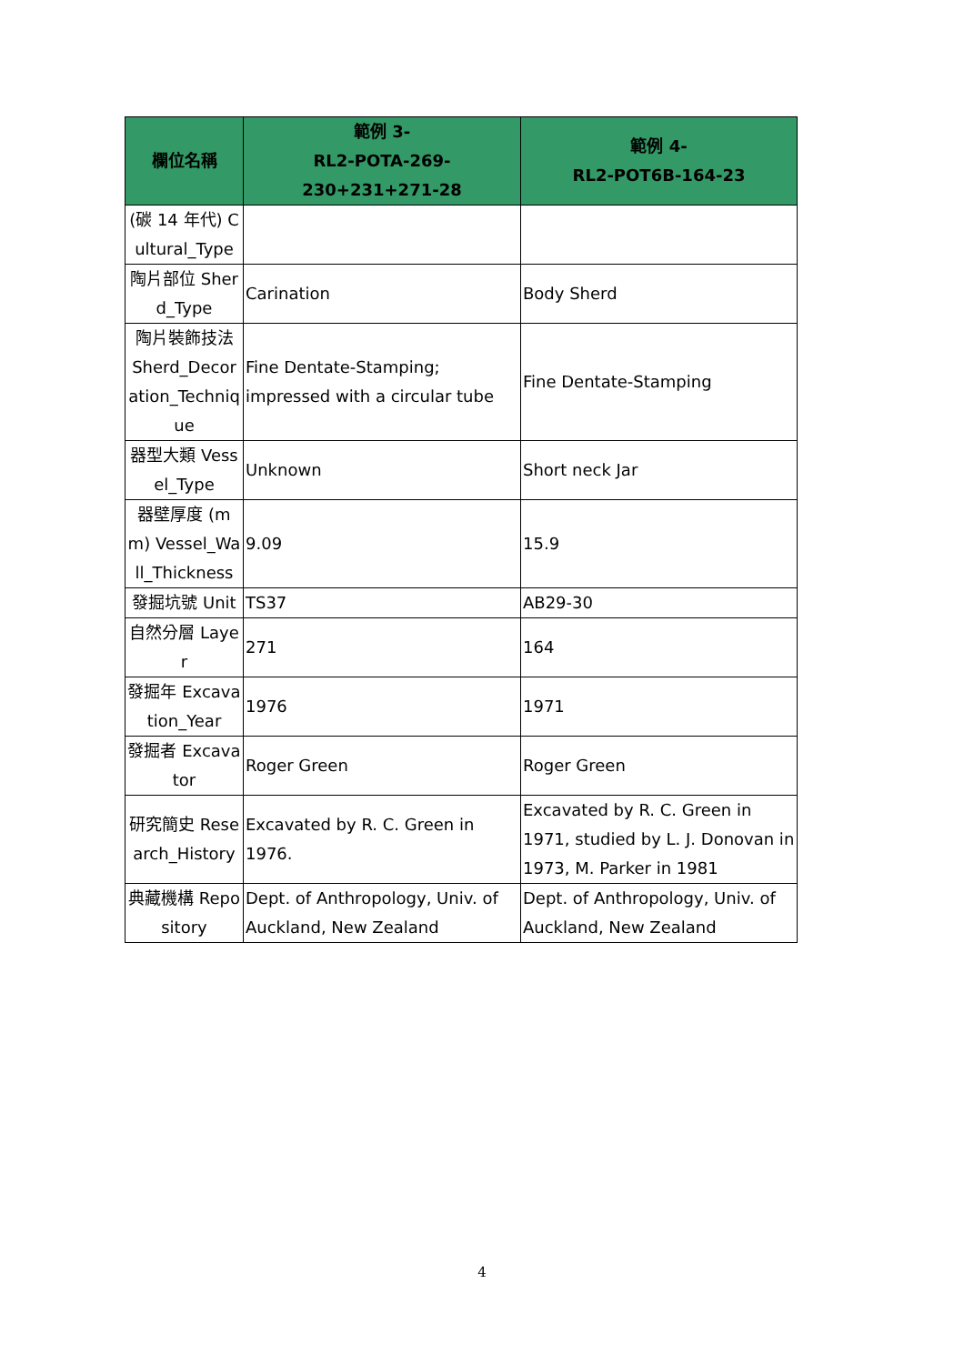| 欄位名稱 | 範例 3- RL2-POTA-269-230+231+271-28 | 範例 4- RL2-POT6B-164-23 |
| --- | --- | --- |
| (碳 14 年代) Cultural_Type | | |
| 陶片部位 Sherd_Type | Carination | Body Sherd |
| 陶片裝飾技法 Sherd_Decoration_Technique | Fine Dentate-Stamping; impressed with a circular tube | Fine Dentate-Stamping |
| 器型大類 Vessel_Type | Unknown | Short neck Jar |
| 器壁厚度 (mm) Vessel_Wall_Thickness | 9.09 | 15.9 |
| 發掘坑號 Unit | TS37 | AB29-30 |
| 自然分層 Layer | 271 | 164 |
| 發掘年 Excavation_Year | 1976 | 1971 |
| 發掘者 Excavator | Roger Green | Roger Green |
| 研究簡史 Research_History | Excavated by R. C. Green in 1976. | Excavated by R. C. Green in 1971, studied by L. J. Donovan in 1973, M. Parker in 1981 |
| 典藏機構 Repository | Dept. of Anthropology, Univ. of Auckland, New Zealand | Dept. of Anthropology, Univ. of Auckland, New Zealand |
4